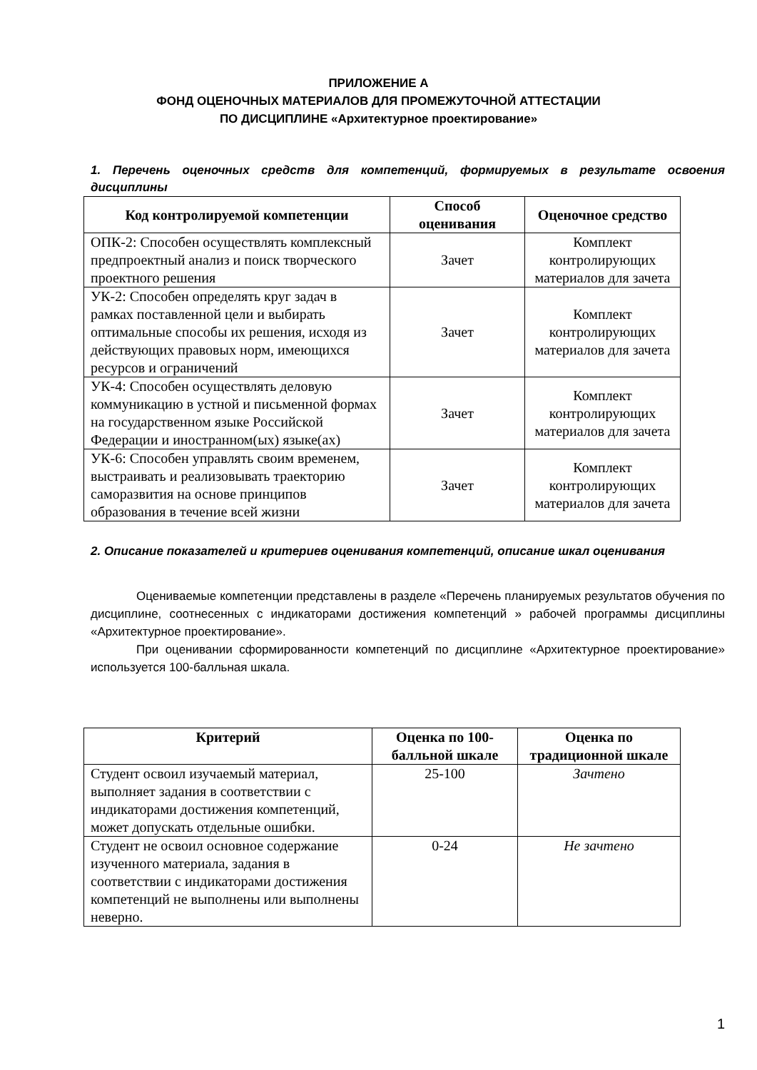ПРИЛОЖЕНИЕ А
ФОНД ОЦЕНОЧНЫХ МАТЕРИАЛОВ ДЛЯ ПРОМЕЖУТОЧНОЙ АТТЕСТАЦИИ
ПО ДИСЦИПЛИНЕ «Архитектурное проектирование»
1. Перечень оценочных средств для компетенций, формируемых в результате освоения дисциплины
| Код контролируемой компетенции | Способ оценивания | Оценочное средство |
| --- | --- | --- |
| ОПК-2: Способен осуществлять комплексный предпроектный анализ и поиск творческого проектного решения | Зачет | Комплект контролирующих материалов для зачета |
| УК-2: Способен определять круг задач в рамках поставленной цели и выбирать оптимальные способы их решения, исходя из действующих правовых норм, имеющихся ресурсов и ограничений | Зачет | Комплект контролирующих материалов для зачета |
| УК-4: Способен осуществлять деловую коммуникацию в устной и письменной формах на государственном языке Российской Федерации и иностранном(ых) языке(ах) | Зачет | Комплект контролирующих материалов для зачета |
| УК-6: Способен управлять своим временем, выстраивать и реализовывать траекторию саморазвития на основе принципов образования в течение всей жизни | Зачет | Комплект контролирующих материалов для зачета |
2. Описание показателей и критериев оценивания компетенций, описание шкал оценивания
Оцениваемые компетенции представлены в разделе «Перечень планируемых результатов обучения по дисциплине, соотнесенных с индикаторами достижения компетенций » рабочей программы дисциплины «Архитектурное проектирование».
При оценивании сформированности компетенций по дисциплине «Архитектурное проектирование» используется 100-балльная шкала.
| Критерий | Оценка по 100-балльной шкале | Оценка по традиционной шкале |
| --- | --- | --- |
| Студент освоил изучаемый материал, выполняет задания в соответствии с индикаторами достижения компетенций, может допускать отдельные ошибки. | 25-100 | Зачтено |
| Студент не освоил основное содержание изученного материала, задания в соответствии с индикаторами достижения компетенций не выполнены или выполнены неверно. | 0-24 | Не зачтено |
1